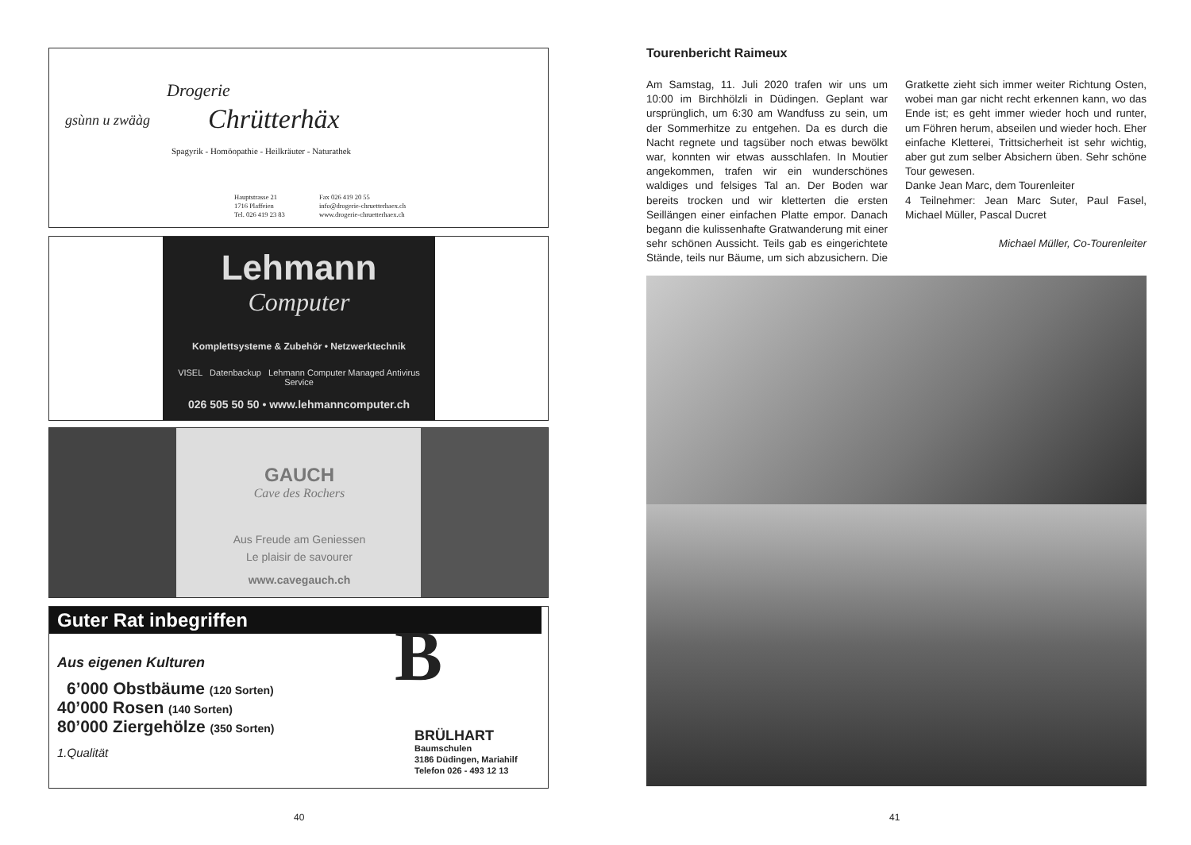Drogerie
Chrütterhäx
Spagyrik - Homöopathie - Heilkräuter - Naturathek
gsùnn u zwäàg
Hauptstrasse 21
1716 Plaffeien
Tel. 026 419 23 83
Fax 026 419 20 55
info@drogerie-chruetterhaex.ch
www.drogerie-chruetterhaex.ch
Lehmann
Computer
Komplettsysteme & Zubehör • Netzwerktechnik
VISEL Datenbackup Lehmann Computer Managed Antivirus Service
026 505 50 50 • www.lehmanncomputer.ch
GAUCH
Cave des Rochers
Aus Freude am Geniessen
Le plaisir de savourer
www.cavegauch.ch
Guter Rat inbegriffen
Aus eigenen Kulturen
6’000 Obstbäume (120 Sorten)
40’000 Rosen (140 Sorten)
80’000 Ziergehölze (350 Sorten)
1.Qualität
B
BRÜLHART
Baumschulen
3186 Düdingen, Mariahilf
Telefon 026 - 493 12 13
40
Tourenbericht Raimeux
Am Samstag, 11. Juli 2020 trafen wir uns um 10:00 im Birchhölzli in Düdingen. Geplant war ursprünglich, um 6:30 am Wandfuss zu sein, um der Sommerhitze zu entgehen. Da es durch die Nacht regnete und tagsüber noch etwas bewölkt war, konnten wir etwas ausschlafen. In Moutier angekommen, trafen wir ein wunderschönes waldiges und felsiges Tal an. Der Boden war bereits trocken und wir kletterten die ersten Seillängen einer einfachen Platte empor. Danach begann die kulissenhafte Gratwanderung mit einer sehr schönen Aussicht. Teils gab es eingerichtete Stände, teils nur Bäume, um sich abzusichern. Die Gratkette zieht sich immer weiter Richtung Osten, wobei man gar nicht recht erkennen kann, wo das Ende ist; es geht immer wieder hoch und runter, um Föhren herum, abseilen und wieder hoch. Eher einfache Kletterei, Trittsicherheit ist sehr wichtig, aber gut zum selber Absichern üben. Sehr schöne Tour gewesen.
Danke Jean Marc, dem Tourenleiter
4 Teilnehmer: Jean Marc Suter, Paul Fasel, Michael Müller, Pascal Ducret
Michael Müller, Co-Tourenleiter
41